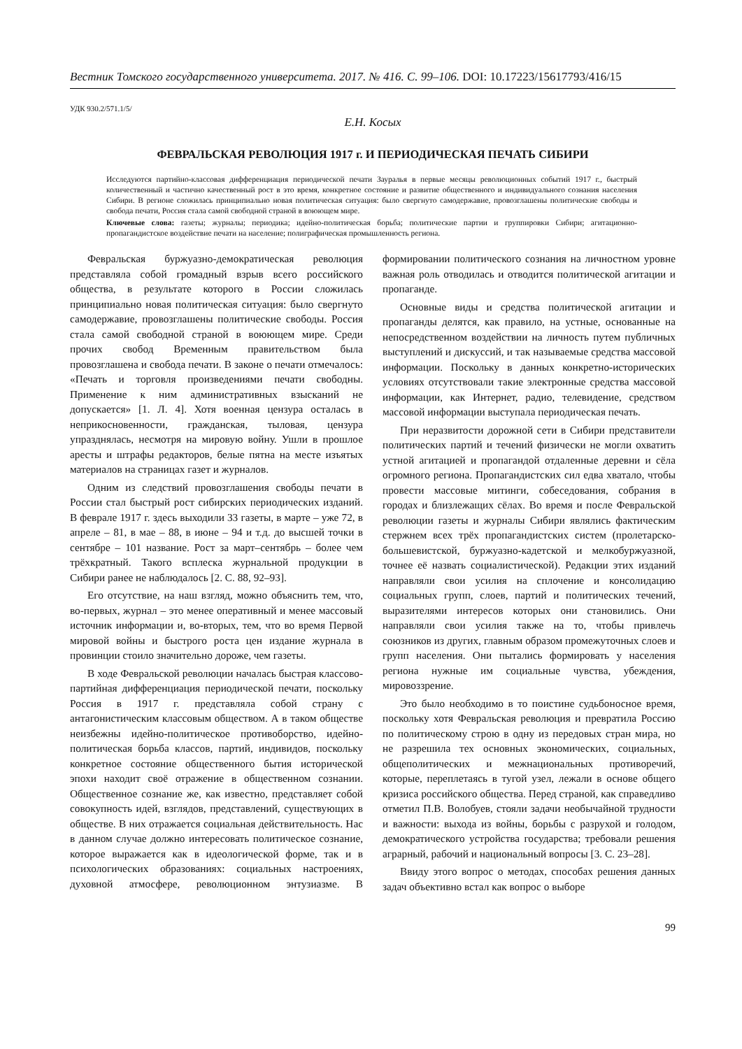Вестник Томского государственного университета. 2017. № 416. С. 99–106. DOI: 10.17223/15617793/416/15
УДК 930.2/571.1/5/
Е.Н. Косых
ФЕВРАЛЬСКАЯ РЕВОЛЮЦИЯ 1917 г. И ПЕРИОДИЧЕСКАЯ ПЕЧАТЬ СИБИРИ
Исследуются партийно-классовая дифференциация периодической печати Зауралья в первые месяцы революционных событий 1917 г., быстрый количественный и частично качественный рост в это время, конкретное состояние и развитие общественного и индивидуального сознания населения Сибири. В регионе сложилась принципиально новая политическая ситуация: было свергнуто самодержавие, провозглашены политические свободы и свобода печати, Россия стала самой свободной страной в воюющем мире.
Ключевые слова: газеты; журналы; периодика; идейно-политическая борьба; политические партии и группировки Сибири; агитационно-пропагандистское воздействие печати на население; полиграфическая промышленность региона.
Февральская буржуазно-демократическая революция представляла собой громадный взрыв всего российского общества, в результате которого в России сложилась принципиально новая политическая ситуация: было свергнуто самодержавие, провозглашены политические свободы. Россия стала самой свободной страной в воюющем мире. Среди прочих свобод Временным правительством была провозглашена и свобода печати. В законе о печати отмечалось: «Печать и торговля произведениями печати свободны. Применение к ним административных взысканий не допускается» [1. Л. 4]. Хотя военная цензура осталась в неприкосновенности, гражданская, тыловая, цензура упразднялась, несмотря на мировую войну. Ушли в прошлое аресты и штрафы редакторов, белые пятна на месте изъятых материалов на страницах газет и журналов.
Одним из следствий провозглашения свободы печати в России стал быстрый рост сибирских периодических изданий. В феврале 1917 г. здесь выходили 33 газеты, в марте – уже 72, в апреле – 81, в мае – 88, в июне – 94 и т.д. до высшей точки в сентябре – 101 название. Рост за март–сентябрь – более чем трёхкратный. Такого всплеска журнальной продукции в Сибири ранее не наблюдалось [2. С. 88, 92–93].
Его отсутствие, на наш взгляд, можно объяснить тем, что, во-первых, журнал – это менее оперативный и менее массовый источник информации и, во-вторых, тем, что во время Первой мировой войны и быстрого роста цен издание журнала в провинции стоило значительно дороже, чем газеты.
В ходе Февральской революции началась быстрая классово-партийная дифференциация периодической печати, поскольку Россия в 1917 г. представляла собой страну с антагонистическим классовым обществом. А в таком обществе неизбежны идейно-политическое противоборство, идейно-политическая борьба классов, партий, индивидов, поскольку конкретное состояние общественного бытия исторической эпохи находит своё отражение в общественном сознании. Общественное сознание же, как известно, представляет собой совокупность идей, взглядов, представлений, существующих в обществе. В них отражается социальная действительность. Нас в данном случае должно интересовать политическое сознание, которое выражается как в идеологической форме, так и в психологических образованиях: социальных настроениях, духовной атмосфере, революционном энтузиазме. В формировании политического сознания на личностном уровне важная роль отводилась и отводится политической агитации и пропаганде.
Основные виды и средства политической агитации и пропаганды делятся, как правило, на устные, основанные на непосредственном воздействии на личность путем публичных выступлений и дискуссий, и так называемые средства массовой информации. Поскольку в данных конкретно-исторических условиях отсутствовали такие электронные средства массовой информации, как Интернет, радио, телевидение, средством массовой информации выступала периодическая печать.
При неразвитости дорожной сети в Сибири представители политических партий и течений физически не могли охватить устной агитацией и пропагандой отдаленные деревни и сёла огромного региона. Пропагандистских сил едва хватало, чтобы провести массовые митинги, собеседования, собрания в городах и близлежащих сёлах. Во время и после Февральской революции газеты и журналы Сибири являлись фактическим стержнем всех трёх пропагандистских систем (пролетарско-большевистской, буржуазно-кадетской и мелкобуржуазной, точнее её назвать социалистической). Редакции этих изданий направляли свои усилия на сплочение и консолидацию социальных групп, слоев, партий и политических течений, выразителями интересов которых они становились. Они направляли свои усилия также на то, чтобы привлечь союзников из других, главным образом промежуточных слоев и групп населения. Они пытались формировать у населения региона нужные им социальные чувства, убеждения, мировоззрение.
Это было необходимо в то поистине судьбоносное время, поскольку хотя Февральская революция и превратила Россию по политическому строю в одну из передовых стран мира, но не разрешила тех основных экономических, социальных, общеполитических и межнациональных противоречий, которые, переплетаясь в тугой узел, лежали в основе общего кризиса российского общества. Перед страной, как справедливо отметил П.В. Волобуев, стояли задачи необычайной трудности и важности: выхода из войны, борьбы с разрухой и голодом, демократического устройства государства; требовали решения аграрный, рабочий и национальный вопросы [3. С. 23–28].
Ввиду этого вопрос о методах, способах решения данных задач объективно встал как вопрос о выборе
99